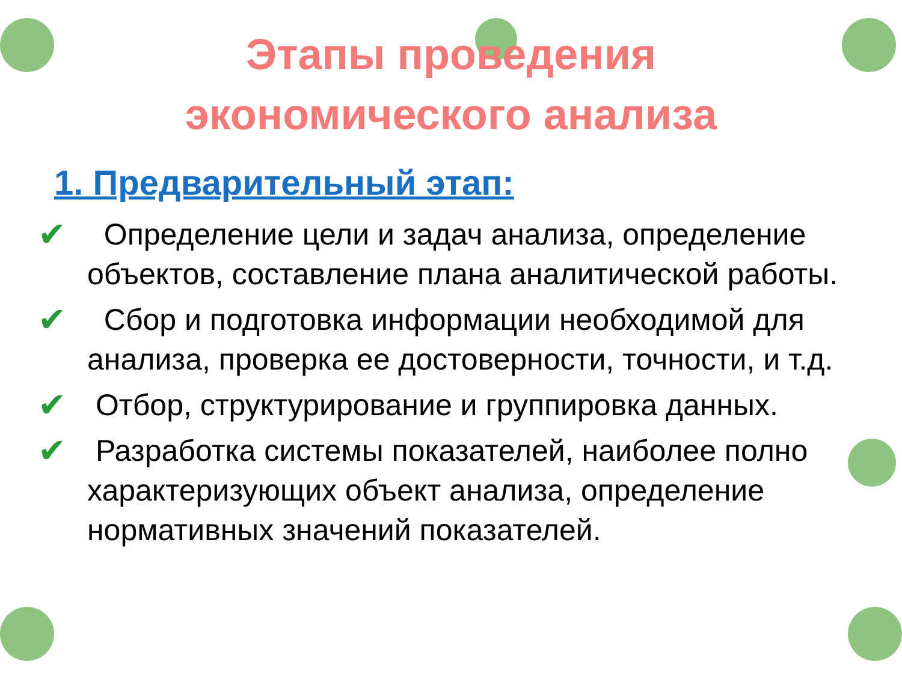Этапы проведения
экономического анализа
1. Предварительный этап:
✔ Определение цели и задач анализа, определение объектов, составление плана аналитической работы.
✔ Сбор и подготовка информации необходимой для анализа, проверка ее достоверности, точности, и т.д.
✔ Отбор, структурирование и группировка данных.
✔ Разработка системы показателей, наиболее полно характеризующих объект анализа, определение нормативных значений показателей.